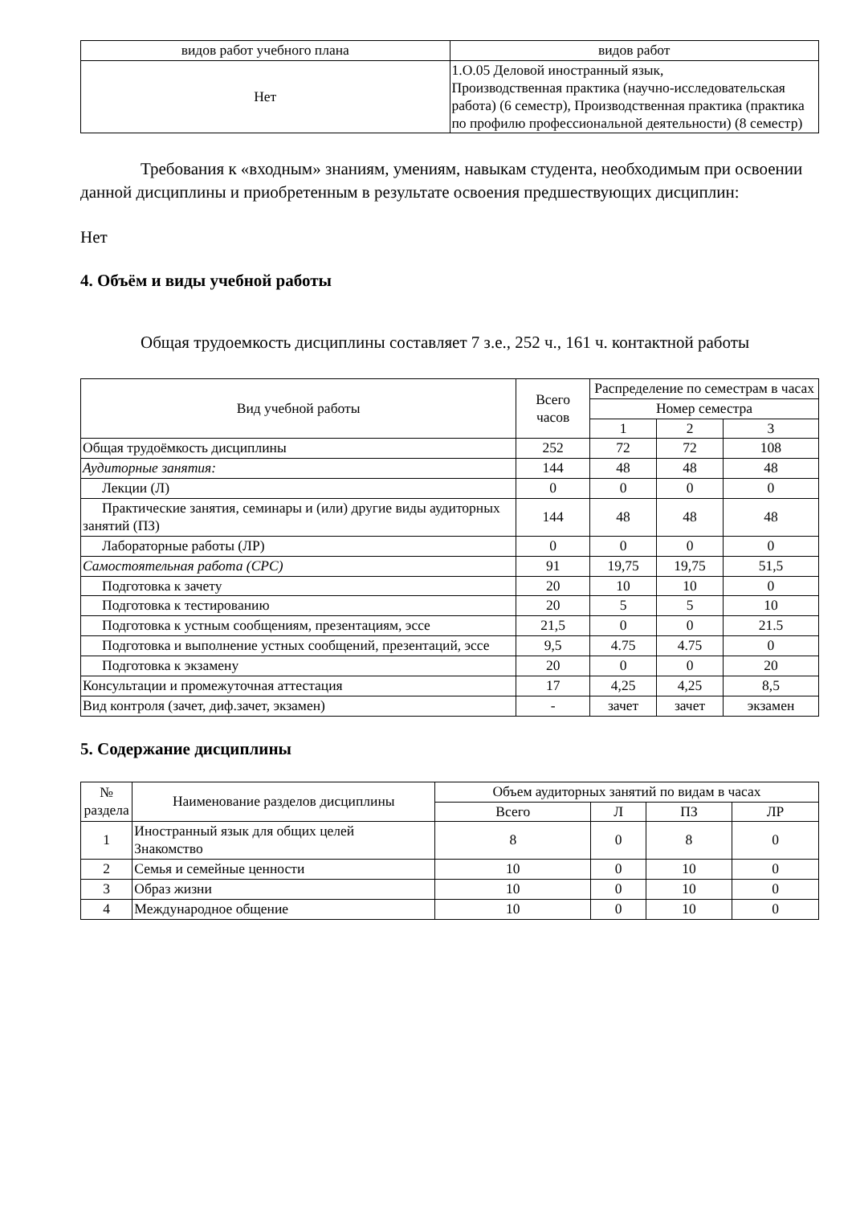| видов работ учебного плана | видов работ |
| Нет | 1.О.05 Деловой иностранный язык, Производственная практика (научно-исследовательская работа) (6 семестр), Производственная практика (практика по профилю профессиональной деятельности) (8 семестр) |
Требования к «входным» знаниям, умениям, навыкам студента, необходимым при освоении данной дисциплины и приобретенным в результате освоения предшествующих дисциплин:
Нет
4. Объём и виды учебной работы
Общая трудоемкость дисциплины составляет 7 з.е., 252 ч., 161 ч. контактной работы
| Вид учебной работы | Всего часов | Распределение по семестрам в часах | | |
| --- | --- | --- | --- | --- |
| | | Номер семестра | | |
| | | 1 | 2 | 3 |
| Общая трудоёмкость дисциплины | 252 | 72 | 72 | 108 |
| Аудиторные занятия: | 144 | 48 | 48 | 48 |
| Лекции (Л) | 0 | 0 | 0 | 0 |
| Практические занятия, семинары и (или) другие виды аудиторных занятий (ПЗ) | 144 | 48 | 48 | 48 |
| Лабораторные работы (ЛР) | 0 | 0 | 0 | 0 |
| Самостоятельная работа (СРС) | 91 | 19,75 | 19,75 | 51,5 |
| Подготовка к зачету | 20 | 10 | 10 | 0 |
| Подготовка к тестированию | 20 | 5 | 5 | 10 |
| Подготовка к устным сообщениям, презентациям, эссе | 21,5 | 0 | 0 | 21.5 |
| Подготовка и выполнение устных сообщений, презентаций, эссе | 9,5 | 4.75 | 4.75 | 0 |
| Подготовка к экзамену | 20 | 0 | 0 | 20 |
| Консультации и промежуточная аттестация | 17 | 4,25 | 4,25 | 8,5 |
| Вид контроля (зачет, диф.зачет, экзамен) | - | зачет | зачет | экзамен |
5. Содержание дисциплины
| № раздела | Наименование разделов дисциплины | Объем аудиторных занятий по видам в часах | | | |
| --- | --- | --- | --- | --- | --- |
| | | Всего | Л | ПЗ | ЛР |
| 1 | Иностранный язык для общих целей Знакомство | 8 | 0 | 8 | 0 |
| 2 | Семья и семейные ценности | 10 | 0 | 10 | 0 |
| 3 | Образ жизни | 10 | 0 | 10 | 0 |
| 4 | Международное общение | 10 | 0 | 10 | 0 |